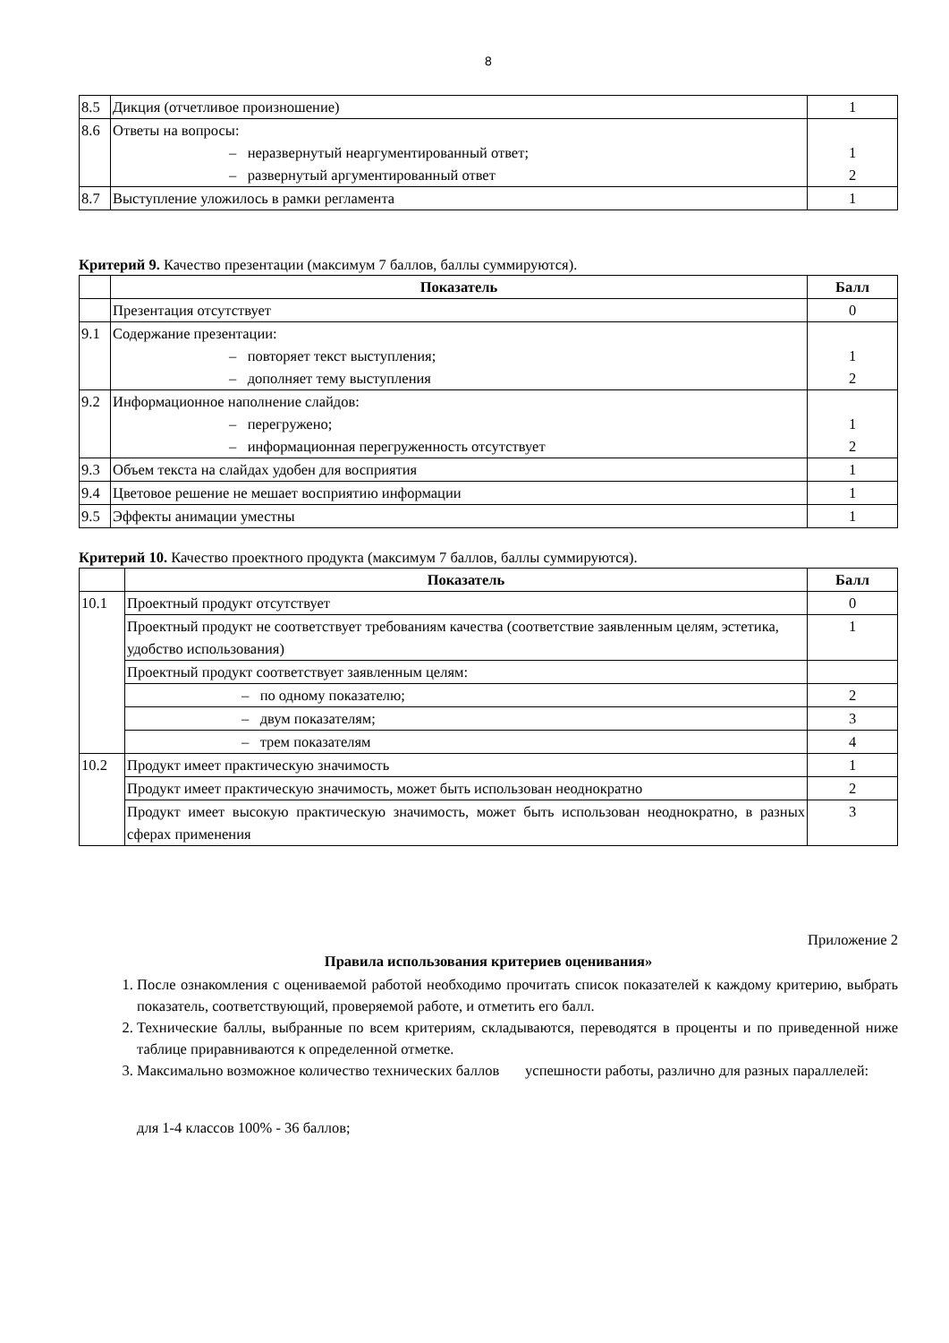8
| 8.5 | Дикция (отчетливое произношение) | 1 |
| 8.6 | Ответы на вопросы: – неразвернутый неаргументированный ответ; – развернутый аргументированный ответ | 1 2 |
| 8.7 | Выступление уложилось в рамки регламента | 1 |
Критерий 9. Качество презентации (максимум 7 баллов, баллы суммируются).
| | Показатель | Балл |
| --- | --- | --- |
| | Презентация отсутствует | 0 |
| 9.1 | Содержание презентации: – повторяет текст выступления; – дополняет тему выступления | 1 2 |
| 9.2 | Информационное наполнение слайдов: – перегружено; – информационная перегруженность отсутствует | 1 2 |
| 9.3 | Объем текста на слайдах удобен для восприятия | 1 |
| 9.4 | Цветовое решение не мешает восприятию информации | 1 |
| 9.5 | Эффекты анимации уместны | 1 |
Критерий 10. Качество проектного продукта (максимум 7 баллов, баллы суммируются).
| | Показатель | Балл |
| --- | --- | --- |
| 10.1 | Проектный продукт отсутствует | 0 |
| | Проектный продукт не соответствует требованиям качества (соответствие заявленным целям, эстетика, удобство использования) | 1 |
| | Проектный продукт соответствует заявленным целям: | |
| | – по одному показателю; | 2 |
| | – двум показателям; | 3 |
| | – трем показателям | 4 |
| 10.2 | Продукт имеет практическую значимость | 1 |
| | Продукт имеет практическую значимость, может быть использован неоднократно | 2 |
| | Продукт имеет высокую практическую значимость, может быть использован неоднократно, в разных сферах применения | 3 |
Приложение 2
Правила использования критериев оценивания»
1. После ознакомления с оцениваемой работой необходимо прочитать список показателей к каждому критерию, выбрать показатель, соответствующий, проверяемой работе, и отметить его балл.
2. Технические баллы, выбранные по всем критериям, складываются, переводятся в проценты и по приведенной ниже таблице приравниваются к определенной отметке.
3. Максимально возможное количество технических баллов успешности работы, различно для разных параллелей:
для 1-4 классов 100% - 36 баллов;